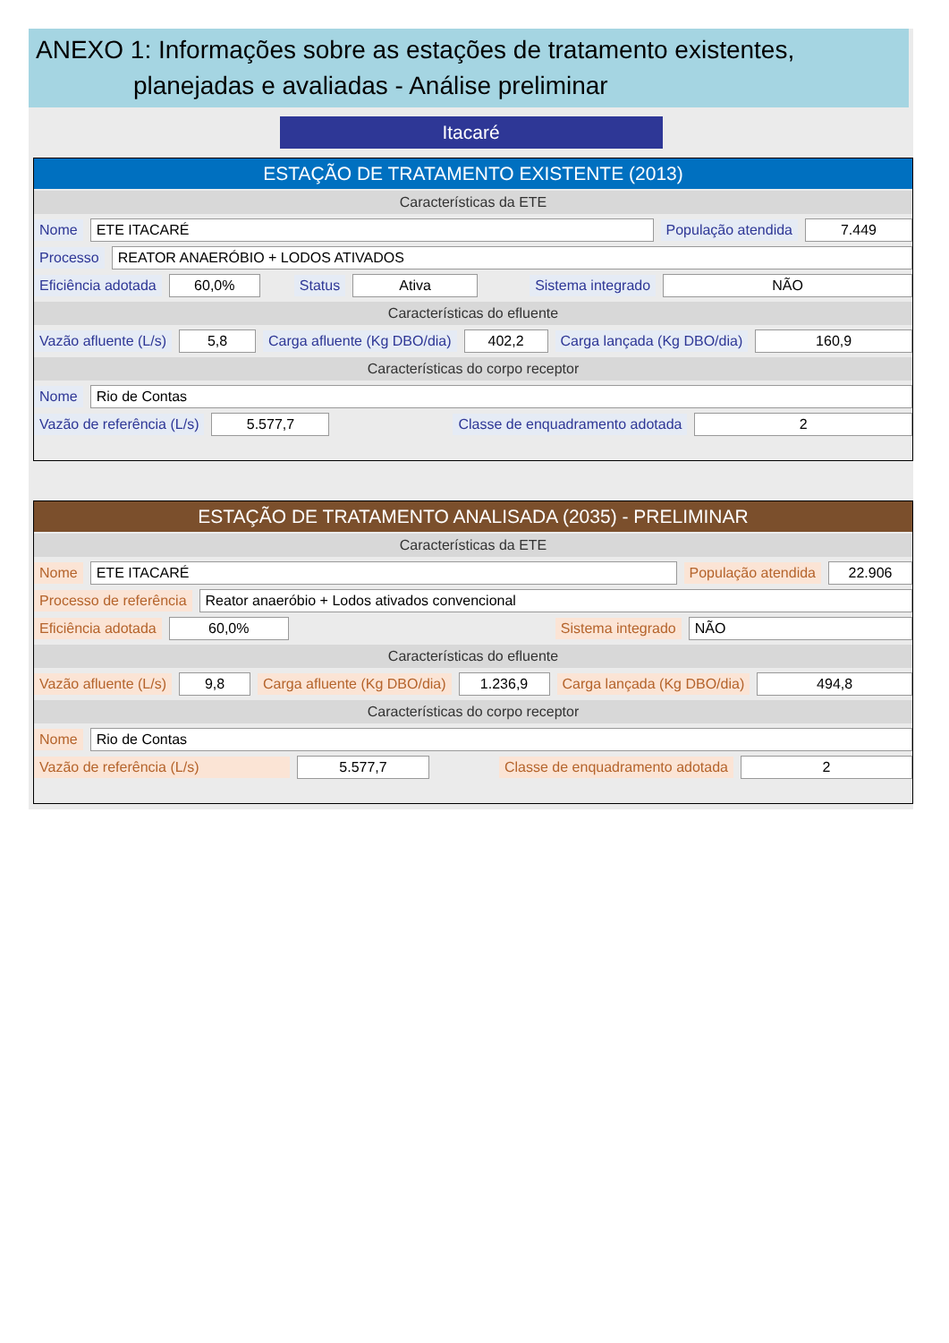ANEXO 1: Informações sobre as estações de tratamento existentes,
planejadas e avaliadas - Análise preliminar
Itacaré
ESTAÇÃO DE TRATAMENTO EXISTENTE (2013)
Características da ETE
Nome ETE ITACARÉ População atendida 7.449
Processo REATOR ANAERÓBIO + LODOS ATIVADOS
Eficiência adotada 60,0% Status Ativa Sistema integrado NÃO
Características do efluente
Vazão afluente (L/s) 5,8 Carga afluente (Kg DBO/dia) 402,2 Carga lançada (Kg DBO/dia) 160,9
Características do corpo receptor
Nome Rio de Contas
Vazão de referência (L/s) 5.577,7 Classe de enquadramento adotada 2
ESTAÇÃO DE TRATAMENTO ANALISADA (2035) - PRELIMINAR
Características da ETE
Nome ETE ITACARÉ População atendida 22.906
Processo de referência Reator anaeróbio + Lodos ativados convencional
Eficiência adotada 60,0% Sistema integrado NÃO
Características do efluente
Vazão afluente (L/s) 9,8 Carga afluente (Kg DBO/dia) 1.236,9 Carga lançada (Kg DBO/dia) 494,8
Características do corpo receptor
Nome Rio de Contas
Vazão de referência (L/s) 5.577,7 Classe de enquadramento adotada 2